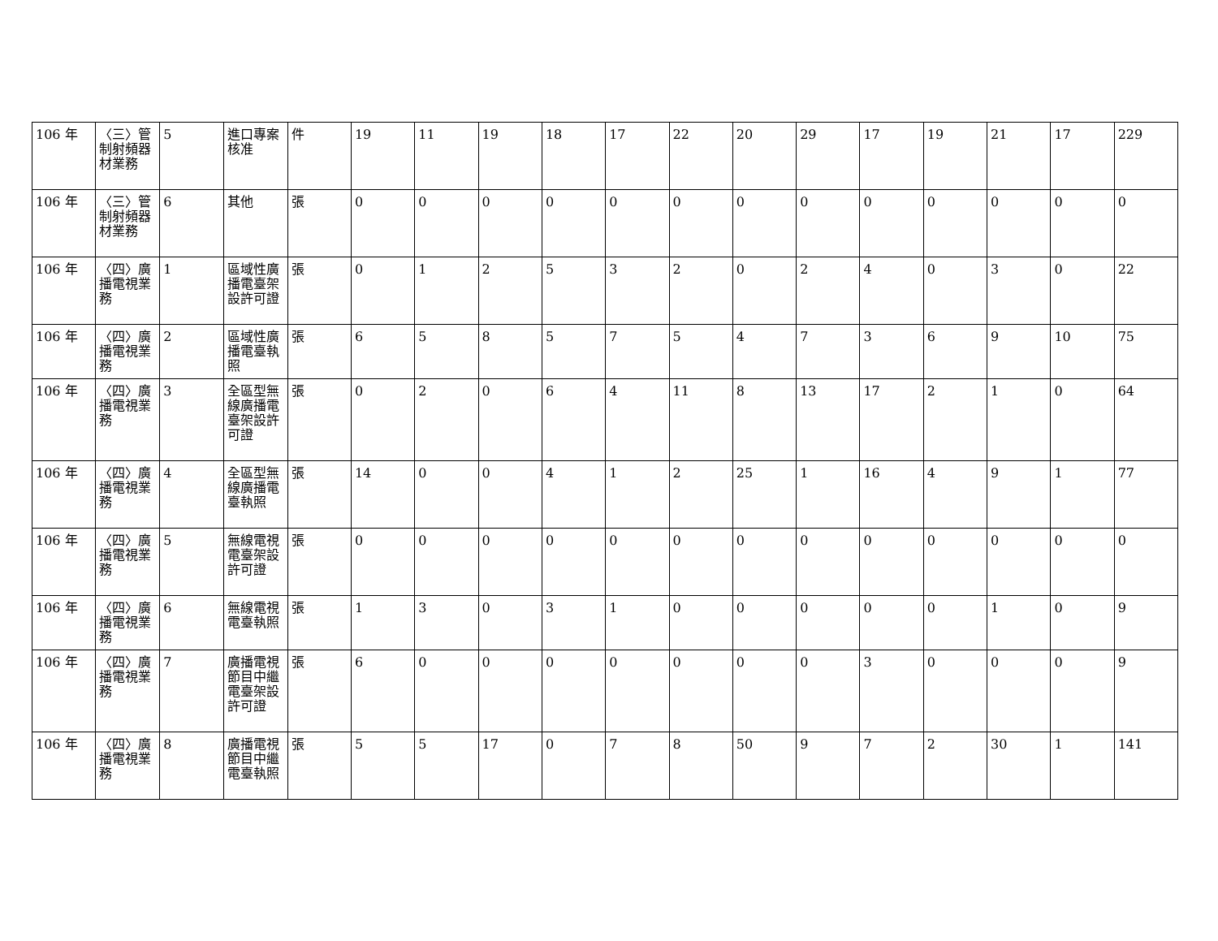| 106 年 | 〈三〉管制射頻器材業務 | 5 | 進口專案核准 | 件 | 19 | 11 | 19 | 18 | 17 | 22 | 20 | 29 | 17 | 19 | 21 | 17 | 229 |
| 106 年 | 〈三〉管制射頻器材業務 | 6 | 其他 | 張 | 0 | 0 | 0 | 0 | 0 | 0 | 0 | 0 | 0 | 0 | 0 | 0 | 0 |
| 106 年 | 〈四〉廣播電視業務 | 1 | 區域性廣播電臺架設許可證 | 張 | 0 | 1 | 2 | 5 | 3 | 2 | 0 | 2 | 4 | 0 | 3 | 0 | 22 |
| 106 年 | 〈四〉廣播電視業務 | 2 | 區域性廣播電臺執照 | 張 | 6 | 5 | 8 | 5 | 7 | 5 | 4 | 7 | 3 | 6 | 9 | 10 | 75 |
| 106 年 | 〈四〉廣播電視業務 | 3 | 全區型無線廣播電臺架設許可證 | 張 | 0 | 2 | 0 | 6 | 4 | 11 | 8 | 13 | 17 | 2 | 1 | 0 | 64 |
| 106 年 | 〈四〉廣播電視業務 | 4 | 全區型無線廣播電臺執照 | 張 | 14 | 0 | 0 | 4 | 1 | 2 | 25 | 1 | 16 | 4 | 9 | 1 | 77 |
| 106 年 | 〈四〉廣播電視業務 | 5 | 無線電視電臺架設許可證 | 張 | 0 | 0 | 0 | 0 | 0 | 0 | 0 | 0 | 0 | 0 | 0 | 0 | 0 |
| 106 年 | 〈四〉廣播電視業務 | 6 | 無線電視電臺執照 | 張 | 1 | 3 | 0 | 3 | 1 | 0 | 0 | 0 | 0 | 0 | 1 | 0 | 9 |
| 106 年 | 〈四〉廣播電視業務 | 7 | 廣播電視節目中繼電臺架設許可證 | 張 | 6 | 0 | 0 | 0 | 0 | 0 | 0 | 0 | 3 | 0 | 0 | 0 | 9 |
| 106 年 | 〈四〉廣播電視業務 | 8 | 廣播電視節目中繼電臺執照 | 張 | 5 | 5 | 17 | 0 | 7 | 8 | 50 | 9 | 7 | 2 | 30 | 1 | 141 |